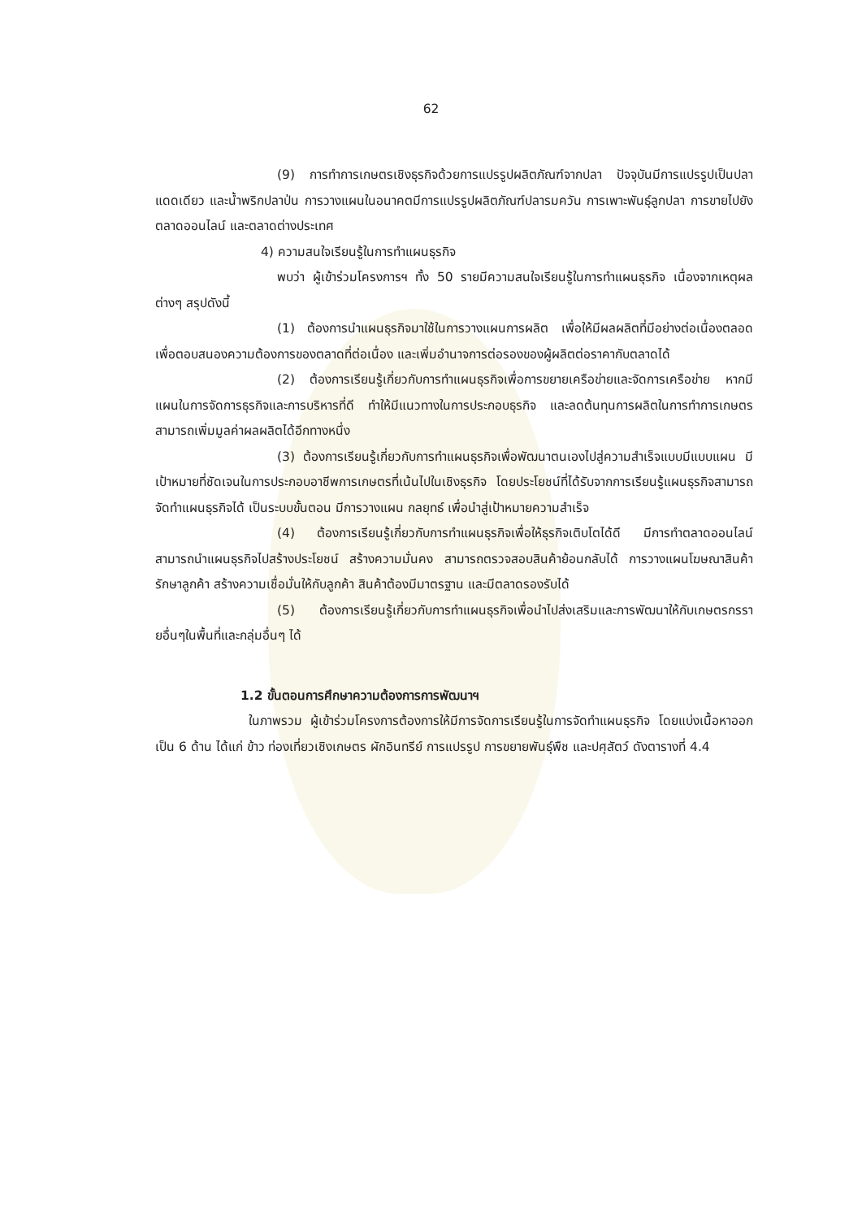62
(9) การทำการเกษตรเชิงธุรกิจด้วยการแปรรูปผลิตภัณฑ์จากปลา ปัจจุบันมีการแปรรูปเป็นปลาแดดเดียว และน้ำพริกปลาป่น การวางแผนในอนาคตมีการแปรรูปผลิตภัณฑ์ปลารมควัน การเพาะพันธุ์ลูกปลา การขายไปยังตลาดออนไลน์ และตลาดต่างประเทศ
4) ความสนใจเรียนรู้ในการทำแผนธุรกิจ
พบว่า ผู้เข้าร่วมโครงการฯ ทั้ง 50 รายมีความสนใจเรียนรู้ในการทำแผนธุรกิจ เนื่องจากเหตุผลต่างๆ สรุปดังนี้
(1) ต้องการนำแผนธุรกิจมาใช้ในการวางแผนการผลิต เพื่อให้มีผลผลิตที่มีอย่างต่อเนื่องตลอดเพื่อตอบสนองความต้องการของตลาดที่ต่อเนื่อง และเพิ่มอำนาจการต่อรองของผู้ผลิตต่อราคากับตลาดได้
(2) ต้องการเรียนรู้เกี่ยวกับการทำแผนธุรกิจเพื่อการขยายเครือข่ายและจัดการเครือข่าย หากมีแผนในการจัดการธุรกิจและการบริหารที่ดี ทำให้มีแนวทางในการประกอบธุรกิจ และลดต้นทุนการผลิตในการทำการเกษตร สามารถเพิ่มมูลค่าผลผลิตได้อีกทางหนึ่ง
(3) ต้องการเรียนรู้เกี่ยวกับการทำแผนธุรกิจเพื่อพัฒนาตนเองไปสู่ความสำเร็จแบบมีแบบแผน มีเป้าหมายที่ชัดเจนในการประกอบอาชีพการเกษตรที่เน้นไปในเชิงธุรกิจ โดยประโยชน์ที่ได้รับจากการเรียนรู้แผนธุรกิจสามารถจัดทำแผนธุรกิจได้ เป็นระบบขั้นตอน มีการวางแผน กลยุทธ์ เพื่อนำสู่เป้าหมายความสำเร็จ
(4) ต้องการเรียนรู้เกี่ยวกับการทำแผนธุรกิจเพื่อให้ธุรกิจเติบโตได้ดี มีการทำตลาดออนไลน์ สามารถนำแผนธุรกิจไปสร้างประโยชน์ สร้างความมั่นคง สามารถตรวจสอบสินค้าย้อนกลับได้ การวางแผนโฆษณาสินค้า รักษาลูกค้า สร้างความเชื่อมั่นให้กับลูกค้า สินค้าต้องมีมาตรฐาน และมีตลาดรองรับได้
(5) ต้องการเรียนรู้เกี่ยวกับการทำแผนธุรกิจเพื่อนำไปส่งเสริมและการพัฒนาให้กับเกษตรกรรายอื่นๆในพื้นที่และกลุ่มอื่นๆ ได้
1.2 ขั้นตอนการศึกษาความต้องการการพัฒนาฯ
ในภาพรวม ผู้เข้าร่วมโครงการต้องการให้มีการจัดการเรียนรู้ในการจัดทำแผนธุรกิจ โดยแบ่งเนื้อหาออกเป็น 6 ด้าน ได้แก่ ข้าว ท่องเที่ยวเชิงเกษตร ผักอินทรีย์ การแปรรูป การขยายพันธุ์พืช และปศุสัตว์ ดังตารางที่ 4.4